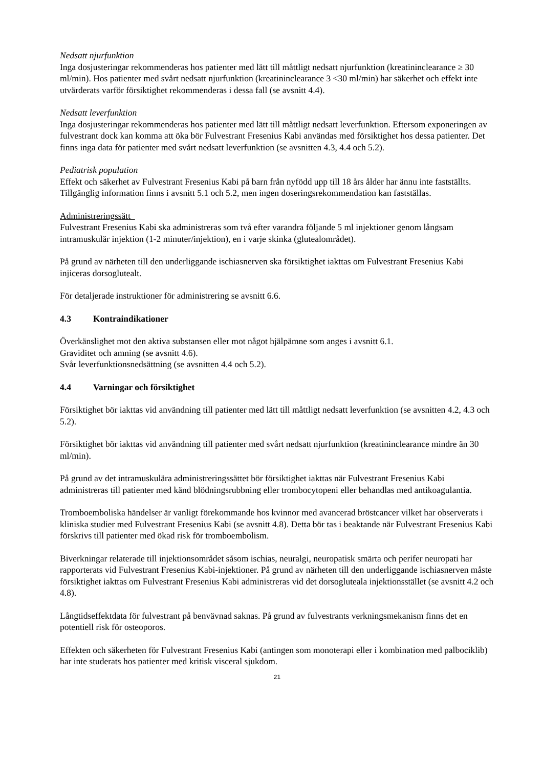Nedsatt njurfunktion
Inga dosjusteringar rekommenderas hos patienter med lätt till måttligt nedsatt njurfunktion (kreatininclearance ≥ 30 ml/min). Hos patienter med svårt nedsatt njurfunktion (kreatininclearance 3 <30 ml/min) har säkerhet och effekt inte utvärderats varför försiktighet rekommenderas i dessa fall (se avsnitt 4.4).
Nedsatt leverfunktion
Inga dosjusteringar rekommenderas hos patienter med lätt till måttligt nedsatt leverfunktion. Eftersom exponeringen av fulvestrant dock kan komma att öka bör Fulvestrant Fresenius Kabi användas med försiktighet hos dessa patienter. Det finns inga data för patienter med svårt nedsatt leverfunktion (se avsnitten 4.3, 4.4 och 5.2).
Pediatrisk population
Effekt och säkerhet av Fulvestrant Fresenius Kabi på barn från nyfödd upp till 18 års ålder har ännu inte fastställts. Tillgänglig information finns i avsnitt 5.1 och 5.2, men ingen doseringsrekommendation kan fastställas.
Administreringssätt
Fulvestrant Fresenius Kabi ska administreras som två efter varandra följande 5 ml injektioner genom långsam intramuskulär injektion (1-2 minuter/injektion), en i varje skinka (glutealområdet).
På grund av närheten till den underliggande ischiasnerven ska försiktighet iakttas om Fulvestrant Fresenius Kabi injiceras dorsoglutealt.
För detaljerade instruktioner för administrering se avsnitt 6.6.
4.3 Kontraindikationer
Överkänslighet mot den aktiva substansen eller mot något hjälpämne som anges i avsnitt 6.1.
Graviditet och amning (se avsnitt 4.6).
Svår leverfunktionsnedsättning (se avsnitten 4.4 och 5.2).
4.4 Varningar och försiktighet
Försiktighet bör iakttas vid användning till patienter med lätt till måttligt nedsatt leverfunktion (se avsnitten 4.2, 4.3 och 5.2).
Försiktighet bör iakttas vid användning till patienter med svårt nedsatt njurfunktion (kreatininclearance mindre än 30 ml/min).
På grund av det intramuskulära administreringssättet bör försiktighet iakttas när Fulvestrant Fresenius Kabi administreras till patienter med känd blödningsrubbning eller trombocytopeni eller behandlas med antikoagulantia.
Tromboemboliska händelser är vanligt förekommande hos kvinnor med avancerad bröstcancer vilket har observerats i kliniska studier med Fulvestrant Fresenius Kabi (se avsnitt 4.8). Detta bör tas i beaktande när Fulvestrant Fresenius Kabi förskrivs till patienter med ökad risk för tromboembolism.
Biverkningar relaterade till injektionsområdet såsom ischias, neuralgi, neuropatisk smärta och perifer neuropati har rapporterats vid Fulvestrant Fresenius Kabi-injektioner. På grund av närheten till den underliggande ischiasnerven måste försiktighet iakttas om Fulvestrant Fresenius Kabi administreras vid det dorsogluteala injektionsstället (se avsnitt 4.2 och 4.8).
Långtidseffektdata för fulvestrant på benvävnad saknas. På grund av fulvestrants verkningsmekanism finns det en potentiell risk för osteoporos.
Effekten och säkerheten för Fulvestrant Fresenius Kabi (antingen som monoterapi eller i kombination med palbociklib) har inte studerats hos patienter med kritisk visceral sjukdom.
21